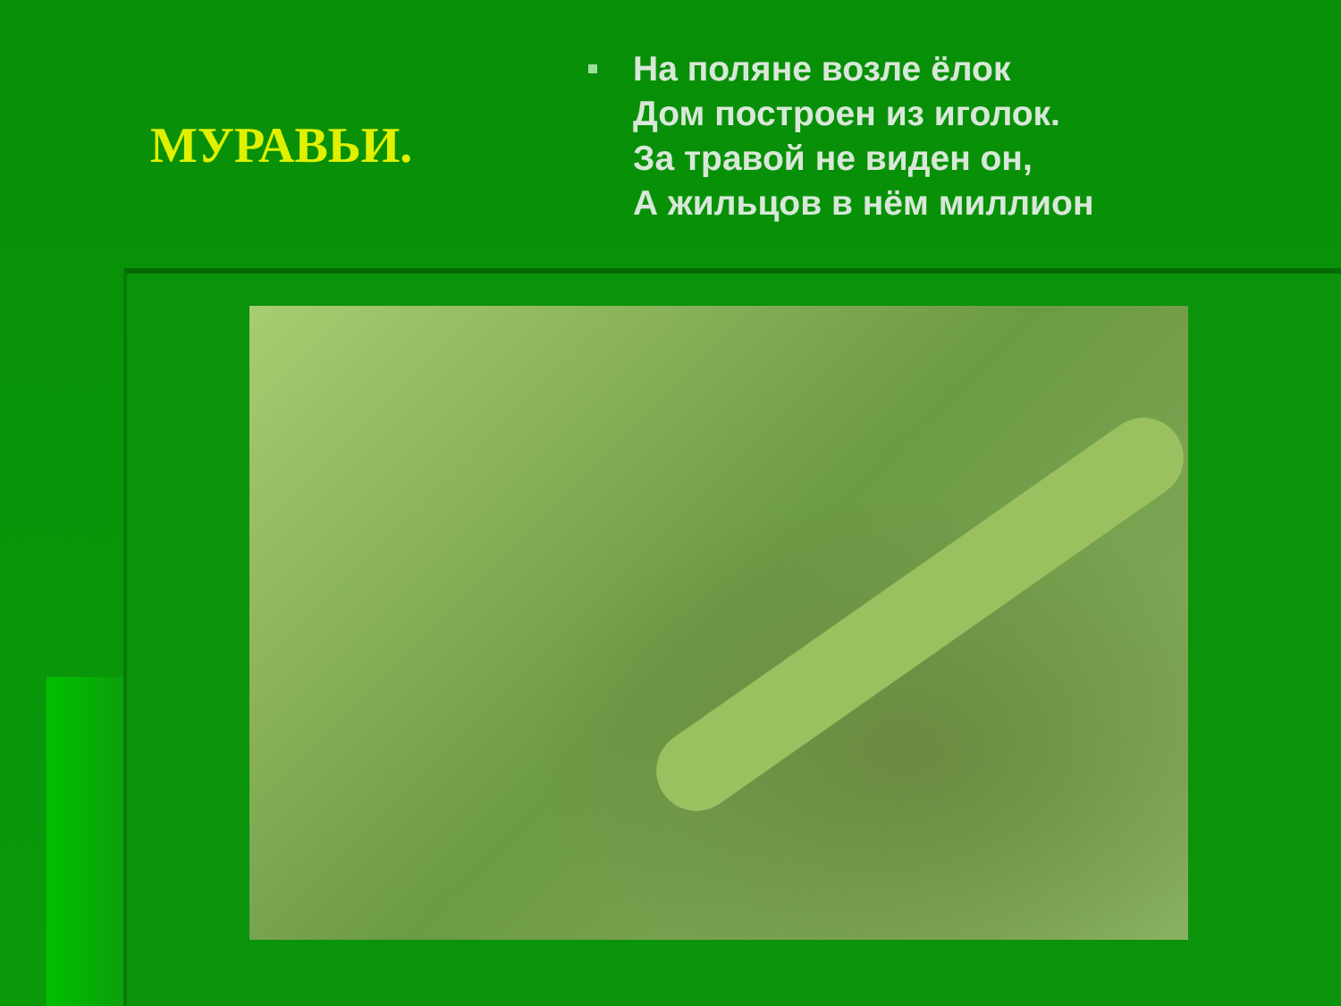МУРАВЬИ.
На поляне возле ёлок
Дом построен из иголок.
За травой не виден он,
А жильцов в нём миллион